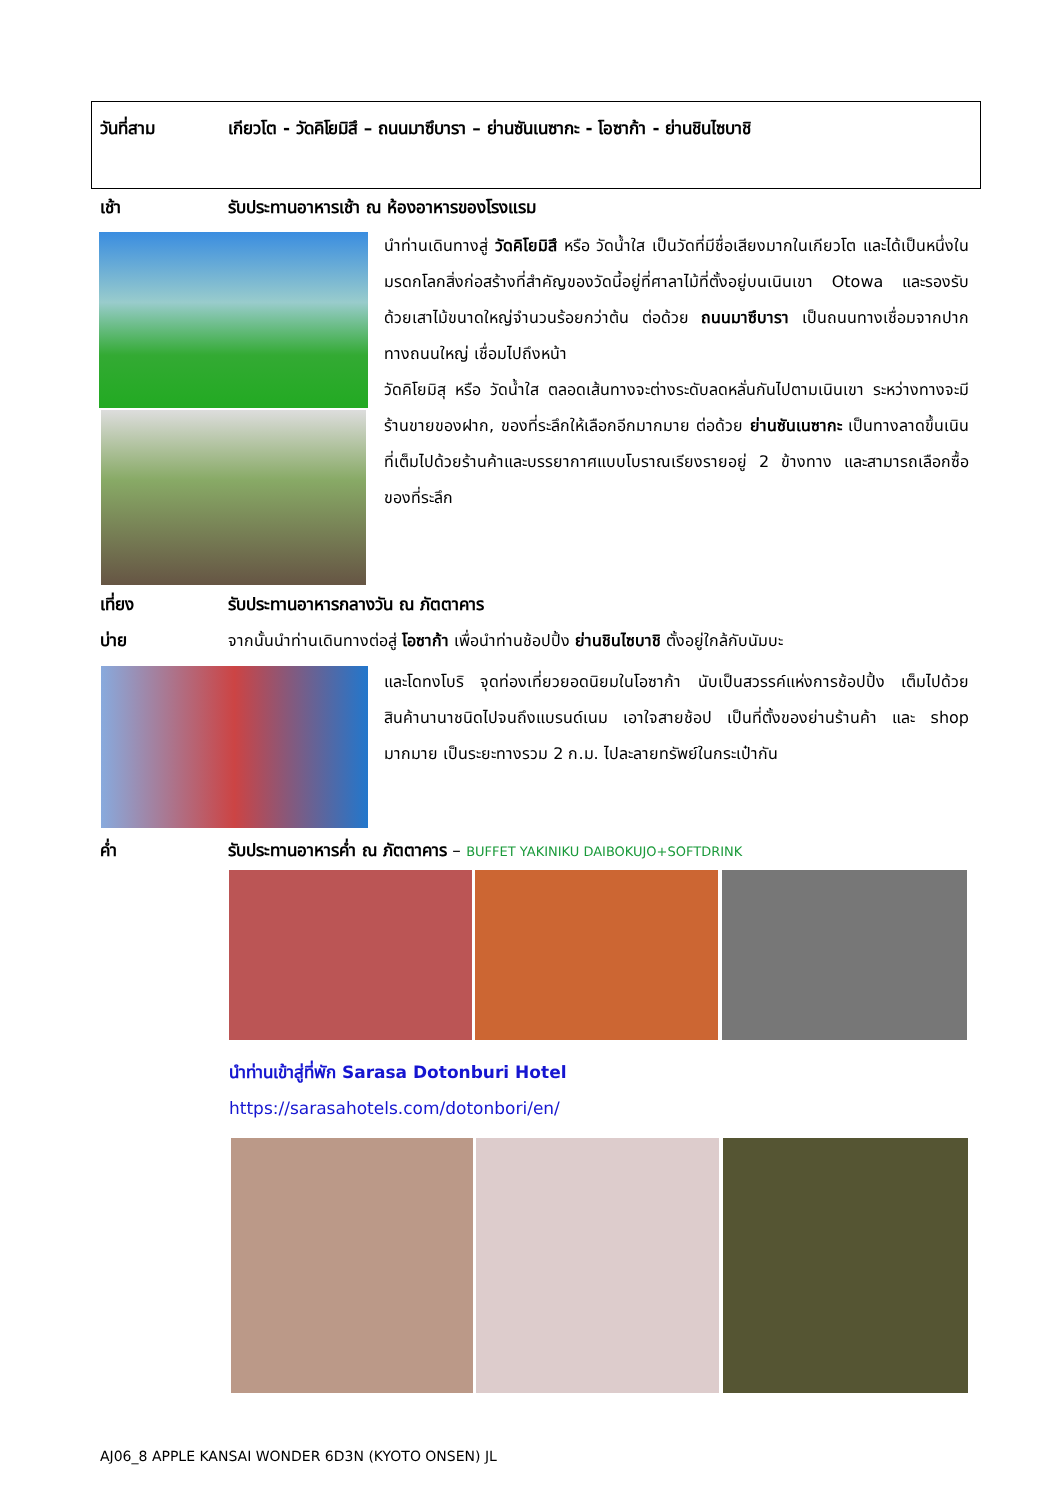วันที่สาม เกียวโต - วัดคิโยมิสึ – ถนนมาซึบารา – ย่านซันเนซากะ - โอซาก้า - ย่านชินไซบาชิ
เช้า รับประทานอาหารเช้า ณ ห้องอาหารของโรงแรม
นำท่านเดินทางสู่ วัดคิโยมิสึ หรือ วัดน้ำใส เป็นวัดที่มีชื่อเสียงมากในเกียวโต และได้เป็นหนึ่งในมรดกโลกสิ่งก่อสร้างที่สำคัญของวัดนี้อยู่ที่ศาลาไม้ที่ตั้งอยู่บนเนินเขา Otowa และรองรับด้วยเสาไม้ขนาดใหญ่จำนวนร้อยกว่าต้น ต่อด้วย ถนนมาซึบารา เป็นถนนทางเชื่อมจากปากทางถนนใหญ่ เชื่อมไปถึงหน้า
วัดคิโยมิสุ หรือ วัดน้ำใส ตลอดเส้นทางจะต่างระดับลดหลั่นกันไปตามเนินเขา ระหว่างทางจะมีร้านขายของฝาก, ของที่ระลึกให้เลือกอีกมากมาย ต่อด้วย ย่านซันเนซากะ เป็นทางลาดขึ้นเนินที่เต็มไปด้วยร้านค้าและบรรยากาศแบบโบราณเรียงรายอยู่ 2 ข้างทาง และสามารถเลือกซื้อของที่ระลึก
เที่ยง รับประทานอาหารกลางวัน ณ ภัตตาคาร
บ่าย จากนั้นนำท่านเดินทางต่อสู่ โอซาก้า เพื่อนำท่านช้อปปิ้ง ย่านชินไซบาชิ ตั้งอยู่ใกล้กับนัมบะ
และโดทงโบริ จุดท่องเที่ยวยอดนิยมในโอซาก้า นับเป็นสวรรค์แห่งการช้อปปิ้ง เต็มไปด้วยสินค้านานาชนิดไปจนถึงแบรนด์เนม เอาใจสายช้อป เป็นที่ตั้งของย่านร้านค้า และ shop มากมาย เป็นระยะทางรวม 2 ก.ม. ไปละลายทรัพย์ในกระเป๋ากัน
ค่ำ รับประทานอาหารค่ำ ณ ภัตตาคาร – BUFFET YAKINIKU DAIBOKUJO+SOFTDRINK
นำท่านเข้าสู่ที่พัก Sarasa Dotonburi Hotel
https://sarasahotels.com/dotonbori/en/
AJ06_8 APPLE KANSAI WONDER 6D3N (KYOTO ONSEN) JL